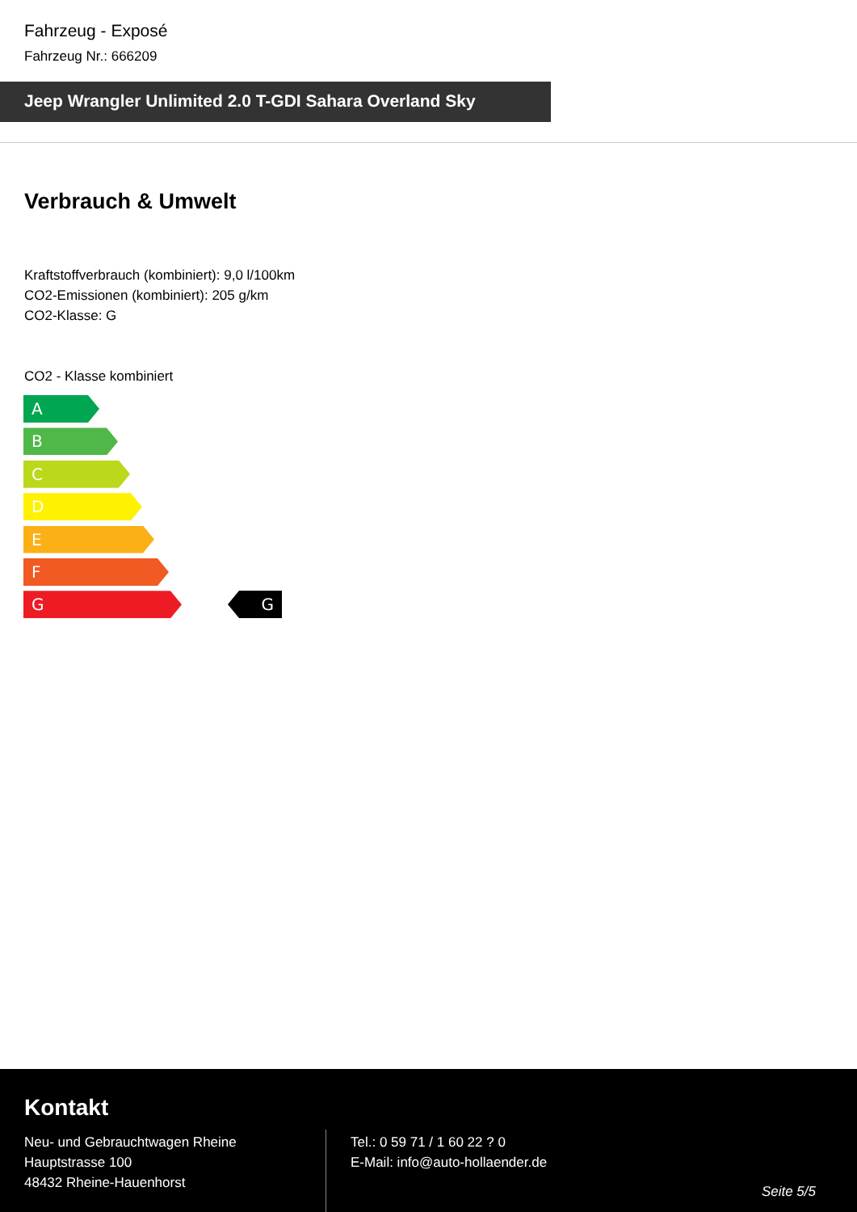Fahrzeug - Exposé
Fahrzeug Nr.: 666209
Jeep Wrangler Unlimited 2.0 T-GDI Sahara Overland Sky
Verbrauch & Umwelt
Kraftstoffverbrauch (kombiniert): 9,0 l/100km
CO2-Emissionen (kombiniert): 205 g/km
CO2-Klasse: G
CO2 - Klasse kombiniert
A
B
C
D
E
F
G
G
Kontakt
Neu- und Gebrauchtwagen Rheine
Hauptstrasse 100
48432 Rheine-Hauenhorst
Tel.: 0 59 71 / 1 60 22 ? 0
E-Mail: info@auto-hollaender.de
Seite 5/5